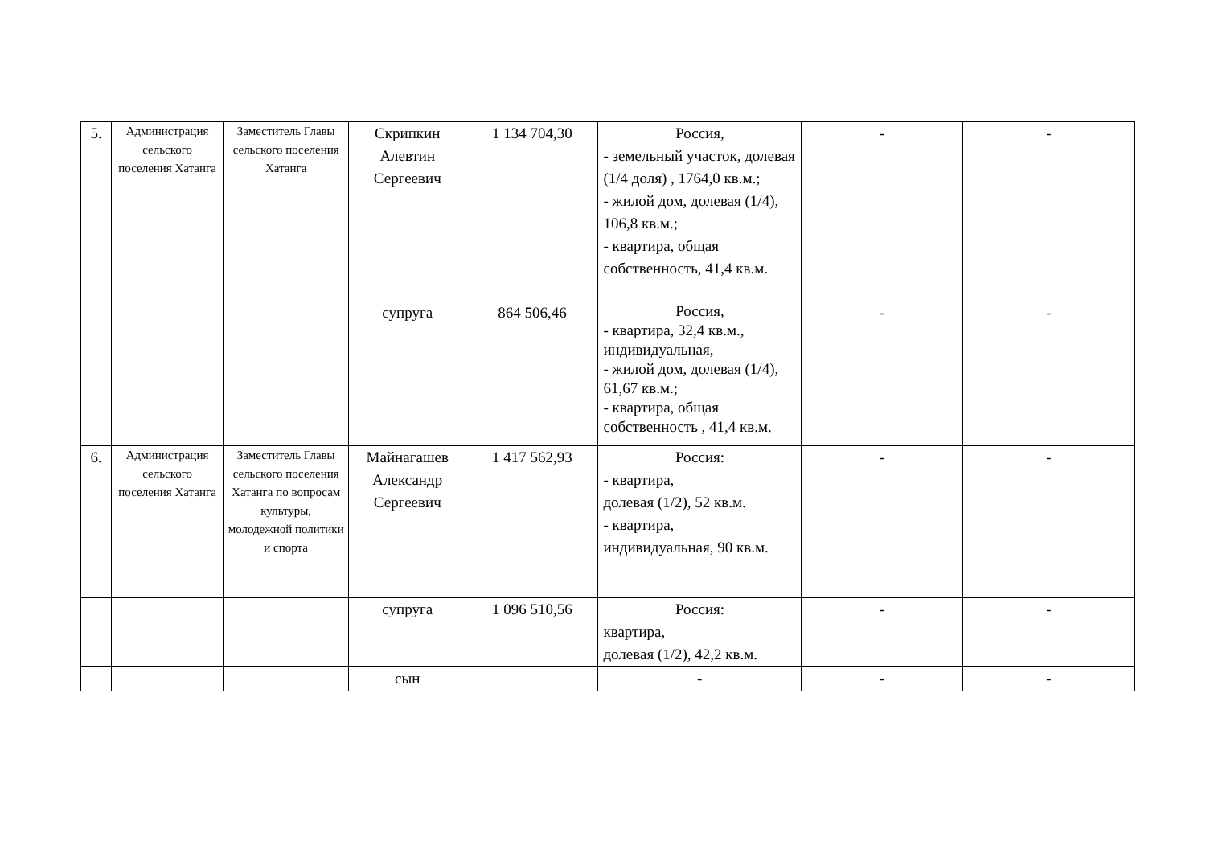| 5. | Администрация сельского поселения Хатанга | Заместитель Главы сельского поселения Хатанга | Скрипкин Алевтин Сергеевич | 1 134 704,30 | Россия, - земельный участок, долевая (1/4 доля) , 1764,0 кв.м.; - жилой дом, долевая (1/4), 106,8 кв.м.; - квартира, общая собственность, 41,4 кв.м. | - | - |
| | | | супруга | 864 506,46 | Россия, - квартира, 32,4 кв.м., индивидуальная, - жилой дом, долевая (1/4), 61,67 кв.м.; - квартира, общая собственность , 41,4 кв.м. | - | - |
| 6. | Администрация сельского поселения Хатанга | Заместитель Главы сельского поселения Хатанга по вопросам культуры, молодежной политики и спорта | Майнагашев Александр Сергеевич | 1 417 562,93 | Россия: - квартира, долевая (1/2), 52 кв.м. - квартира, индивидуальная, 90 кв.м. | - | - |
| | | | супруга | 1 096 510,56 | Россия: квартира, долевая (1/2), 42,2 кв.м. | - | - |
| | | | сын | | - | - | - |